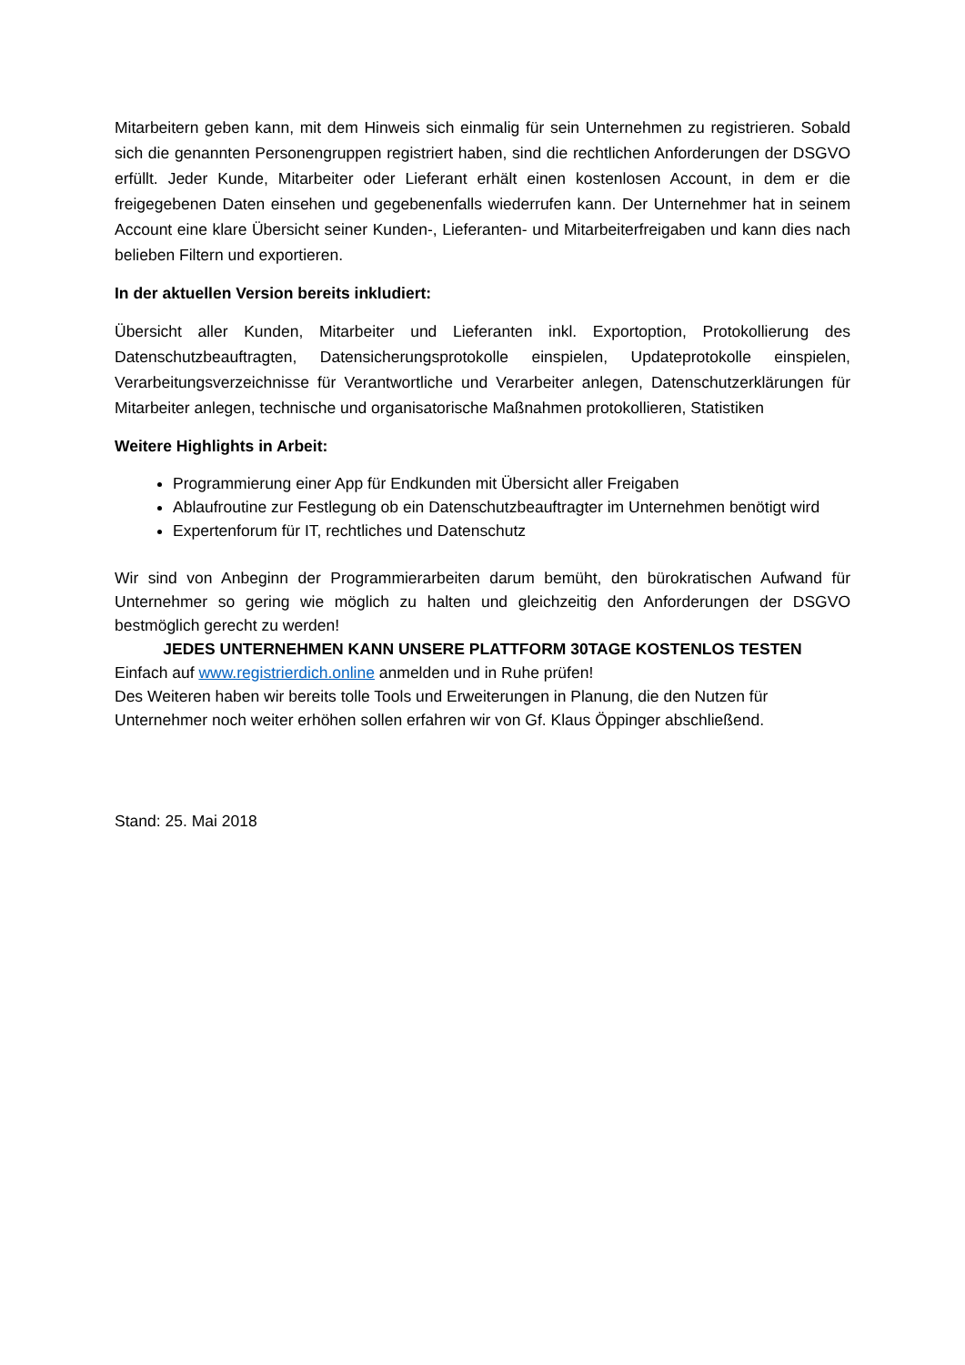Mitarbeitern geben kann, mit dem Hinweis sich einmalig für sein Unternehmen zu registrieren. Sobald sich die genannten Personengruppen registriert haben, sind die rechtlichen Anforderungen der DSGVO erfüllt. Jeder Kunde, Mitarbeiter oder Lieferant erhält einen kostenlosen Account, in dem er die freigegebenen Daten einsehen und gegebenenfalls wiederrufen kann. Der Unternehmer hat in seinem Account eine klare Übersicht seiner Kunden-, Lieferanten- und Mitarbeiterfreigaben und kann dies nach belieben Filtern und exportieren.
In der aktuellen Version bereits inkludiert:
Übersicht aller Kunden, Mitarbeiter und Lieferanten inkl. Exportoption, Protokollierung des Datenschutzbeauftragten, Datensicherungsprotokolle einspielen, Updateprotokolle einspielen, Verarbeitungsverzeichnisse für Verantwortliche und Verarbeiter anlegen, Datenschutzerklärungen für Mitarbeiter anlegen, technische und organisatorische Maßnahmen protokollieren, Statistiken
Weitere Highlights in Arbeit:
Programmierung einer App für Endkunden mit Übersicht aller Freigaben
Ablaufroutine zur Festlegung ob ein Datenschutzbeauftragter im Unternehmen benötigt wird
Expertenforum für IT, rechtliches und Datenschutz
Wir sind von Anbeginn der Programmierarbeiten darum bemüht, den bürokratischen Aufwand für Unternehmer so gering wie möglich zu halten und gleichzeitig den Anforderungen der DSGVO bestmöglich gerecht zu werden!
JEDES UNTERNEHMEN KANN UNSERE PLATTFORM 30TAGE KOSTENLOS TESTEN
Einfach auf www.registrierdich.online anmelden und in Ruhe prüfen!
Des Weiteren haben wir bereits tolle Tools und Erweiterungen in Planung, die den Nutzen für Unternehmer noch weiter erhöhen sollen erfahren wir von Gf. Klaus Öppinger abschließend.
Stand: 25. Mai 2018